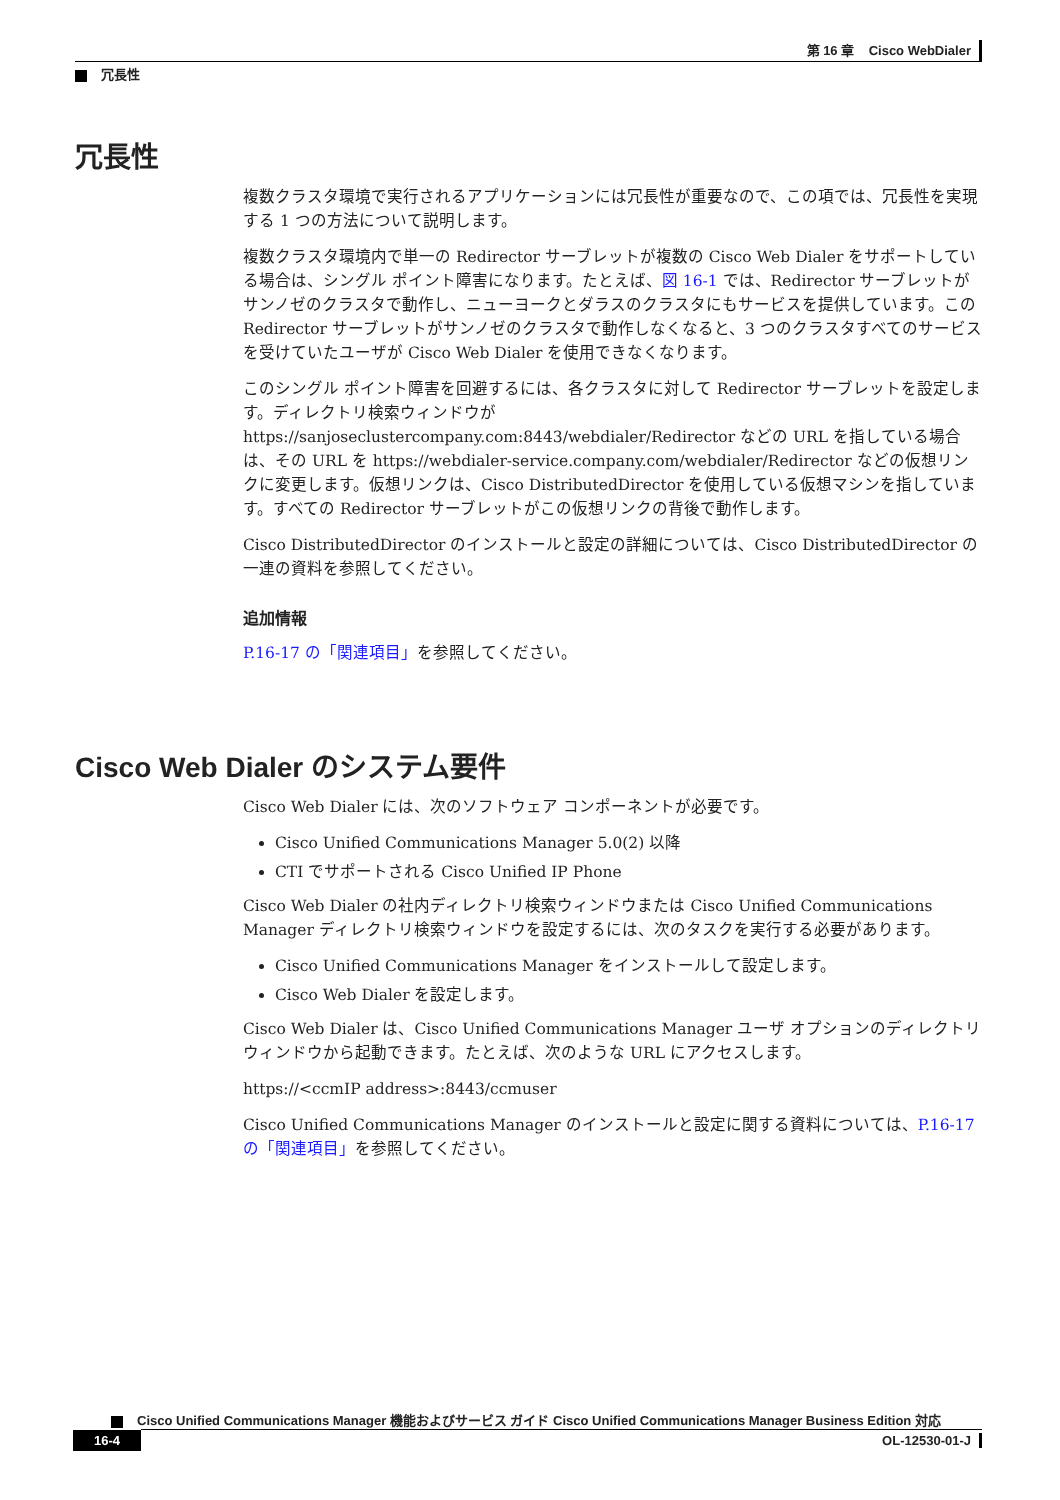第 16 章 Cisco WebDialer
冗長性
冗長性
複数クラスタ環境で実行されるアプリケーションには冗長性が重要なので、この項では、冗長性を実現する 1 つの方法について説明します。
複数クラスタ環境内で単一の Redirector サーブレットが複数の Cisco Web Dialer をサポートしている場合は、シングル ポイント障害になります。たとえば、図 16-1 では、Redirector サーブレットがサンノゼのクラスタで動作し、ニューヨークとダラスのクラスタにもサービスを提供しています。この Redirector サーブレットがサンノゼのクラスタで動作しなくなると、3 つのクラスタすべてのサービスを受けていたユーザが Cisco Web Dialer を使用できなくなります。
このシングル ポイント障害を回避するには、各クラスタに対して Redirector サーブレットを設定します。ディレクトリ検索ウィンドウが https://sanjoseclustercompany.com:8443/webdialer/Redirector などの URL を指している場合は、その URL を https://webdialer-service.company.com/webdialer/Redirector などの仮想リンクに変更します。仮想リンクは、Cisco DistributedDirector を使用している仮想マシンを指しています。すべての Redirector サーブレットがこの仮想リンクの背後で動作します。
Cisco DistributedDirector のインストールと設定の詳細については、Cisco DistributedDirector の一連の資料を参照してください。
追加情報
P.16-17 の「関連項目」を参照してください。
Cisco Web Dialer のシステム要件
Cisco Web Dialer には、次のソフトウェア コンポーネントが必要です。
Cisco Unified Communications Manager 5.0(2) 以降
CTI でサポートされる Cisco Unified IP Phone
Cisco Web Dialer の社内ディレクトリ検索ウィンドウまたは Cisco Unified Communications Manager ディレクトリ検索ウィンドウを設定するには、次のタスクを実行する必要があります。
Cisco Unified Communications Manager をインストールして設定します。
Cisco Web Dialer を設定します。
Cisco Web Dialer は、Cisco Unified Communications Manager ユーザ オプションのディレクトリ ウィンドウから起動できます。たとえば、次のような URL にアクセスします。
https://<ccmIP address>:8443/ccmuser
Cisco Unified Communications Manager のインストールと設定に関する資料については、P.16-17 の「関連項目」を参照してください。
Cisco Unified Communications Manager 機能およびサービス ガイド Cisco Unified Communications Manager Business Edition 対応
16-4 OL-12530-01-J